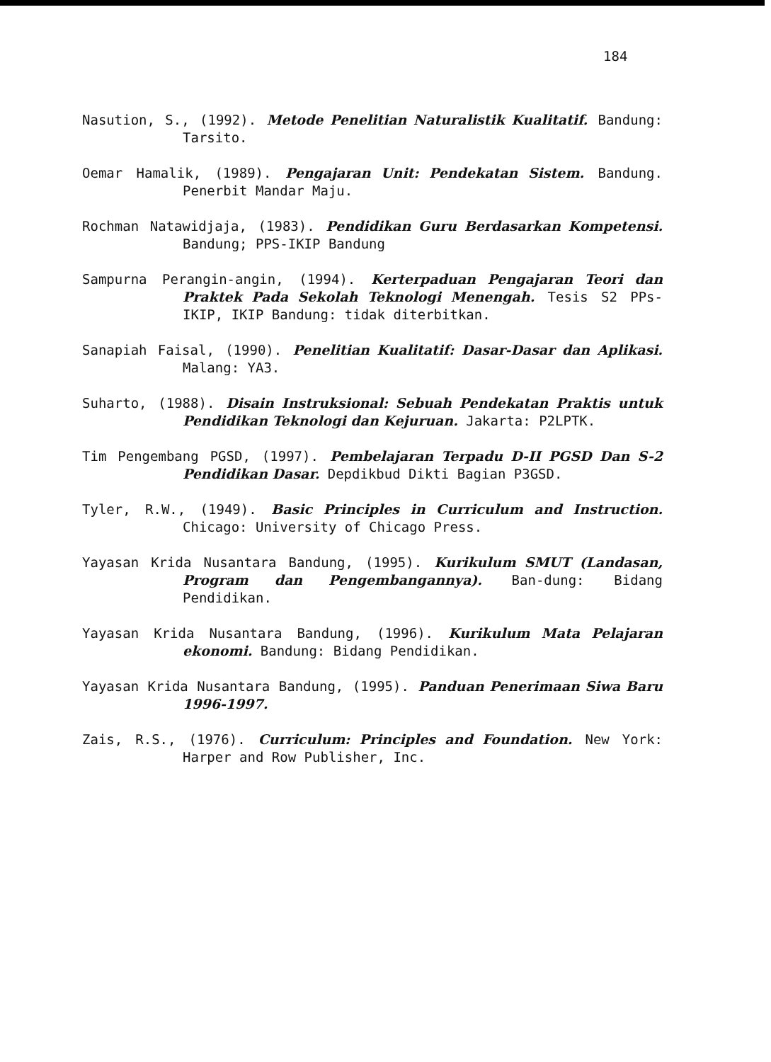184
Nasution, S., (1992). Metode Penelitian Naturalistik Kualitatif. Bandung: Tarsito.
Oemar Hamalik, (1989). Pengajaran Unit: Pendekatan Sistem. Bandung. Penerbit Mandar Maju.
Rochman Natawidjaja, (1983). Pendidikan Guru Berdasarkan Kompetensi. Bandung; PPS-IKIP Bandung
Sampurna Perangin-angin, (1994). Kerterpaduan Pengajaran Teori dan Praktek Pada Sekolah Teknologi Menengah. Tesis S2 PPs-IKIP, IKIP Bandung: tidak diterbitkan.
Sanapiah Faisal, (1990). Penelitian Kualitatif: Dasar-Dasar dan Aplikasi. Malang: YA3.
Suharto, (1988). Disain Instruksional: Sebuah Pendekatan Praktis untuk Pendidikan Teknologi dan Kejuruan. Jakarta: P2LPTK.
Tim Pengembang PGSD, (1997). Pembelajaran Terpadu D-II PGSD Dan S-2 Pendidikan Dasar. Depdikbud Dikti Bagian P3GSD.
Tyler, R.W., (1949). Basic Principles in Curriculum and Instruction. Chicago: University of Chicago Press.
Yayasan Krida Nusantara Bandung, (1995). Kurikulum SMUT (Landasan, Program dan Pengembangannya). Ban-dung: Bidang Pendidikan.
Yayasan Krida Nusantara Bandung, (1996). Kurikulum Mata Pelajaran ekonomi. Bandung: Bidang Pendidikan.
Yayasan Krida Nusantara Bandung, (1995). Panduan Penerimaan Siwa Baru 1996-1997.
Zais, R.S., (1976). Curriculum: Principles and Foundation. New York: Harper and Row Publisher, Inc.